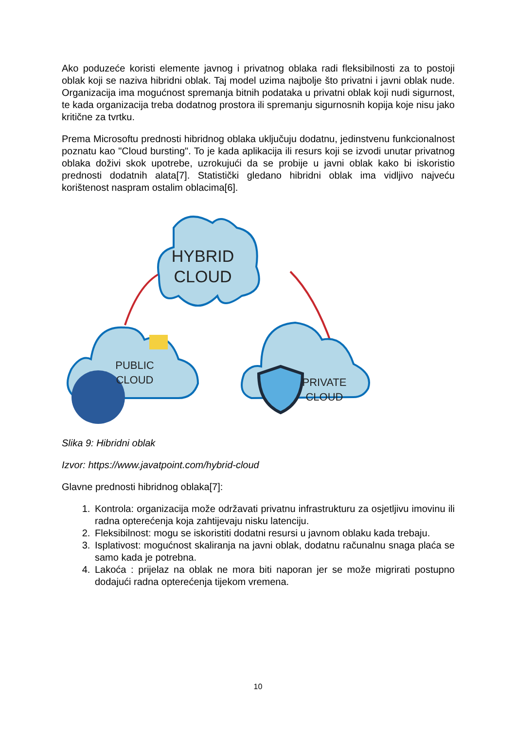Ako poduzeće koristi elemente javnog i privatnog oblaka radi fleksibilnosti za to postoji oblak koji se naziva hibridni oblak. Taj model uzima najbolje što privatni i javni oblak nude. Organizacija ima mogućnost spremanja bitnih podataka u privatni oblak koji nudi sigurnost, te kada organizacija treba dodatnog prostora ili spremanju sigurnosnih kopija koje nisu jako kritične za tvrtku.
Prema Microsoftu prednosti hibridnog oblaka uključuju dodatnu, jedinstvenu funkcionalnost poznatu kao "Cloud bursting". To je kada aplikacija ili resurs koji se izvodi unutar privatnog oblaka doživi skok upotrebe, uzrokujući da se probije u javni oblak kako bi iskoristio prednosti dodatnih alata[7]. Statistički gledano hibridni oblak ima vidljivo najveću korištenost naspram ostalim oblacima[6].
HYBRID
CLOUD
PUBLIC
CLOUD
PRIVATE
CLOUD
Slika 9: Hibridni oblak
Izvor: https://www.javatpoint.com/hybrid-cloud
Glavne prednosti hibridnog oblaka[7]:
1. Kontrola: organizacija može održavati privatnu infrastrukturu za osjetljivu imovinu ili radna opterećenja koja zahtijevaju nisku latenciju.
2. Fleksibilnost: mogu se iskoristiti dodatni resursi u javnom oblaku kada trebaju.
3. Isplativost: mogućnost skaliranja na javni oblak, dodatnu računalnu snaga plaća se samo kada je potrebna.
4. Lakoća : prijelaz na oblak ne mora biti naporan jer se može migrirati postupno dodajući radna opterećenja tijekom vremena.
10